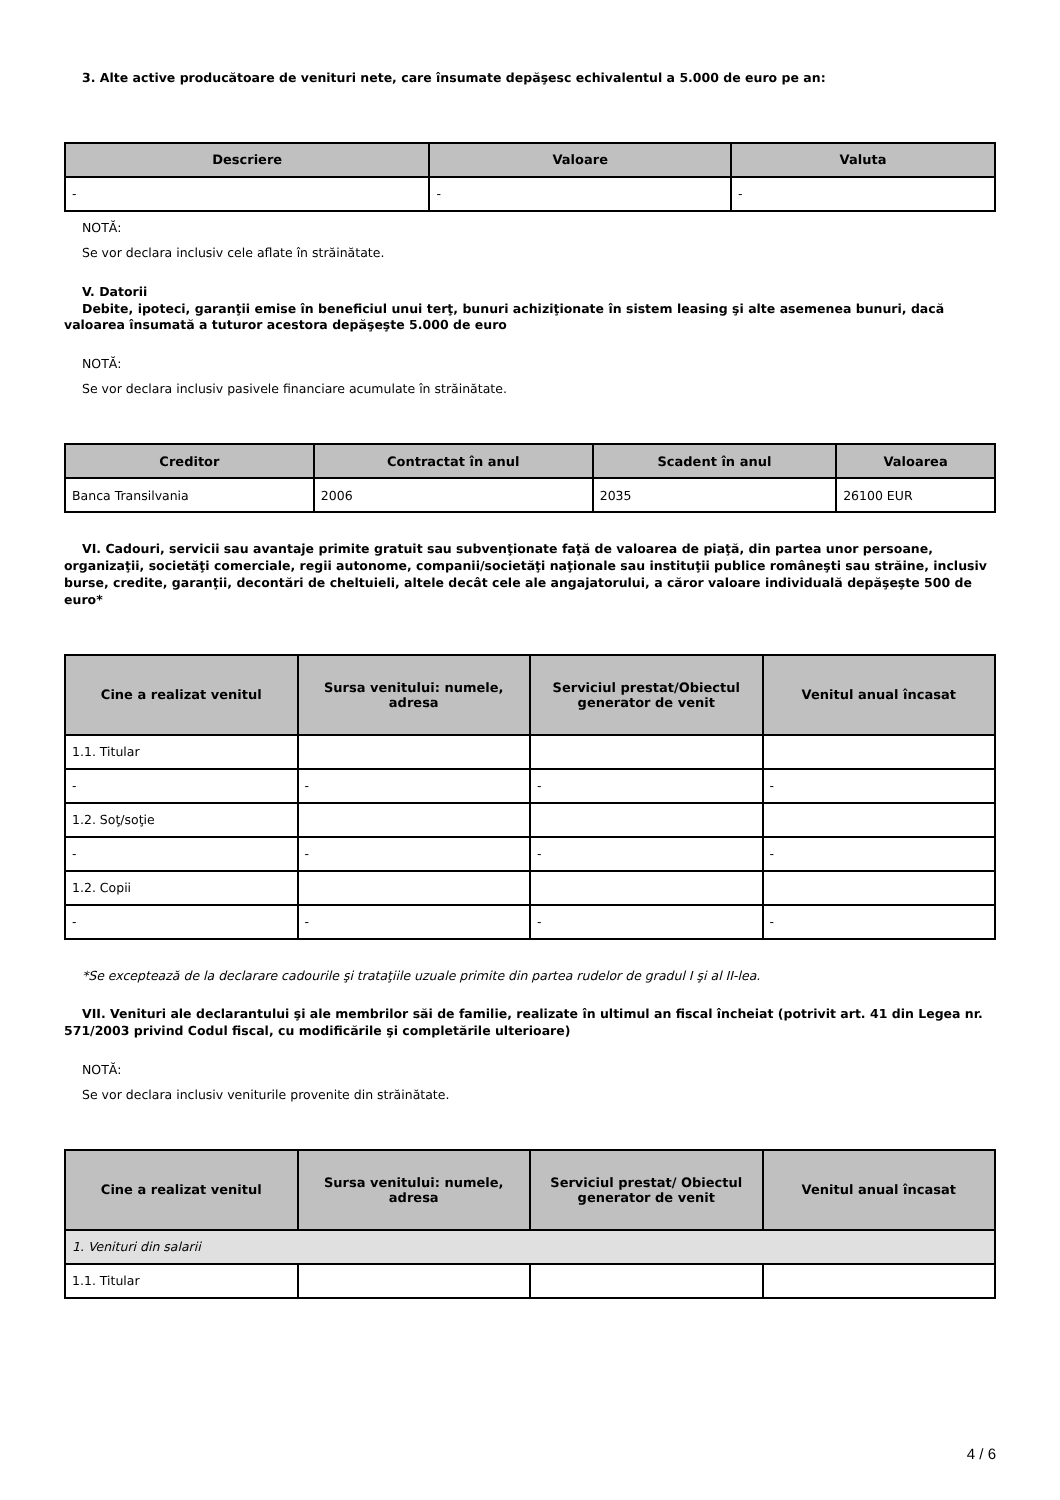3. Alte active producătoare de venituri nete, care însumate depăşesc echivalentul a 5.000 de euro pe an:
| Descriere | Valoare | Valuta |
| --- | --- | --- |
| - | - | - |
NOTĂ:
Se vor declara inclusiv cele aflate în străinătate.
V. Datorii
Debite, ipoteci, garanţii emise în beneficiul unui terţ, bunuri achiziţionate în sistem leasing şi alte asemenea bunuri, dacă valoarea însumată a tuturor acestora depăşeşte 5.000 de euro
NOTĂ:
Se vor declara inclusiv pasivele financiare acumulate în străinătate.
| Creditor | Contractat în anul | Scadent în anul | Valoarea |
| --- | --- | --- | --- |
| Banca Transilvania | 2006 | 2035 | 26100 EUR |
VI. Cadouri, servicii sau avantaje primite gratuit sau subvenţionate faţă de valoarea de piaţă, din partea unor persoane, organizaţii, societăţi comerciale, regii autonome, companii/societăţi naţionale sau instituţii publice româneşti sau străine, inclusiv burse, credite, garanţii, decontări de cheltuieli, altele decât cele ale angajatorului, a căror valoare individuală depăşeşte 500 de euro*
| Cine a realizat venitul | Sursa venitului: numele, adresa | Serviciul prestat/Obiectul generator de venit | Venitul anual încasat |
| --- | --- | --- | --- |
| 1.1. Titular | | | |
| - | - | - | - |
| 1.2. Soţ/soţie | | | |
| - | - | - | - |
| 1.2. Copii | | | |
| - | - | - | - |
*Se exceptează de la declarare cadourile şi trataţiile uzuale primite din partea rudelor de gradul I şi al II-lea.
VII. Venituri ale declarantului şi ale membrilor săi de familie, realizate în ultimul an fiscal încheiat (potrivit art. 41 din Legea nr. 571/2003 privind Codul fiscal, cu modificările şi completările ulterioare)
NOTĂ:
Se vor declara inclusiv veniturile provenite din străinătate.
| Cine a realizat venitul | Sursa venitului: numele, adresa | Serviciul prestat/ Obiectul generator de venit | Venitul anual încasat |
| --- | --- | --- | --- |
| 1. Venituri din salarii | | | |
| 1.1. Titular | | | |
4 / 6